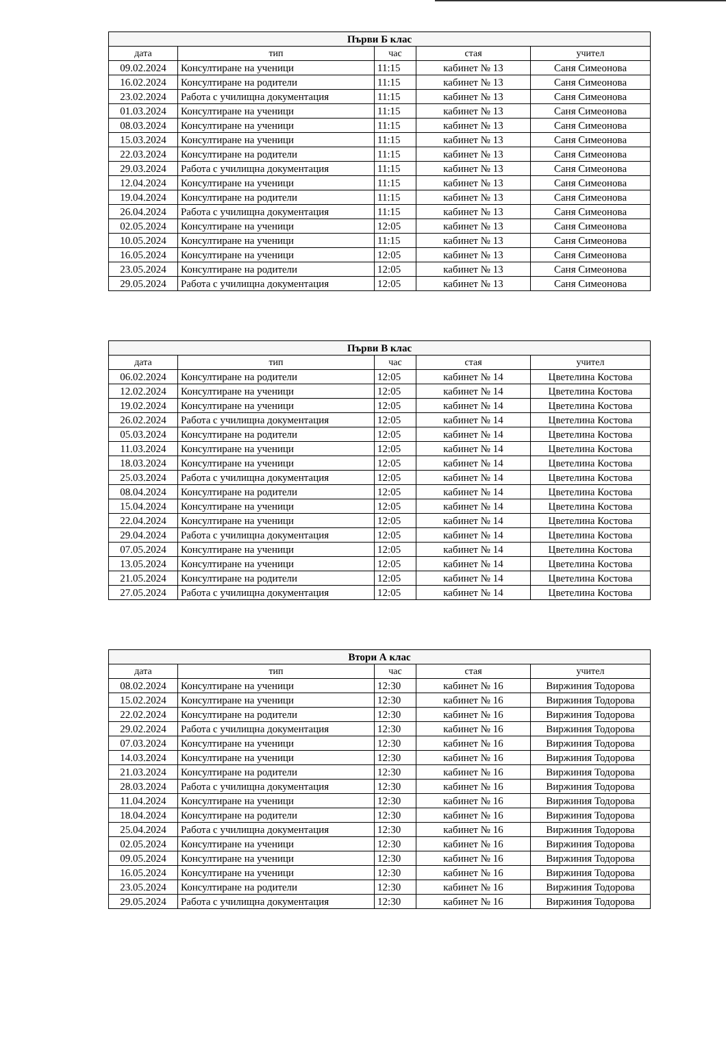| Първи Б клас | | | | |
| --- | --- | --- | --- | --- |
| дата | тип | час | стая | учител |
| 09.02.2024 | Консултиране на ученици | 11:15 | кабинет № 13 | Саня Симеонова |
| 16.02.2024 | Консултиране на родители | 11:15 | кабинет № 13 | Саня Симеонова |
| 23.02.2024 | Работа с училищна документация | 11:15 | кабинет № 13 | Саня Симеонова |
| 01.03.2024 | Консултиране на ученици | 11:15 | кабинет № 13 | Саня Симеонова |
| 08.03.2024 | Консултиране на ученици | 11:15 | кабинет № 13 | Саня Симеонова |
| 15.03.2024 | Консултиране на ученици | 11:15 | кабинет № 13 | Саня Симеонова |
| 22.03.2024 | Консултиране на родители | 11:15 | кабинет № 13 | Саня Симеонова |
| 29.03.2024 | Работа с училищна документация | 11:15 | кабинет № 13 | Саня Симеонова |
| 12.04.2024 | Консултиране на ученици | 11:15 | кабинет № 13 | Саня Симеонова |
| 19.04.2024 | Консултиране на родители | 11:15 | кабинет № 13 | Саня Симеонова |
| 26.04.2024 | Работа с училищна документация | 11:15 | кабинет № 13 | Саня Симеонова |
| 02.05.2024 | Консултиране на ученици | 12:05 | кабинет № 13 | Саня Симеонова |
| 10.05.2024 | Консултиране на ученици | 11:15 | кабинет № 13 | Саня Симеонова |
| 16.05.2024 | Консултиране на ученици | 12:05 | кабинет № 13 | Саня Симеонова |
| 23.05.2024 | Консултиране на родители | 12:05 | кабинет № 13 | Саня Симеонова |
| 29.05.2024 | Работа с училищна документация | 12:05 | кабинет № 13 | Саня Симеонова |
| Първи В клас | | | | |
| --- | --- | --- | --- | --- |
| дата | тип | час | стая | учител |
| 06.02.2024 | Консултиране на родители | 12:05 | кабинет № 14 | Цветелина Костова |
| 12.02.2024 | Консултиране на ученици | 12:05 | кабинет № 14 | Цветелина Костова |
| 19.02.2024 | Консултиране на ученици | 12:05 | кабинет № 14 | Цветелина Костова |
| 26.02.2024 | Работа с училищна документация | 12:05 | кабинет № 14 | Цветелина Костова |
| 05.03.2024 | Консултиране на родители | 12:05 | кабинет № 14 | Цветелина Костова |
| 11.03.2024 | Консултиране на ученици | 12:05 | кабинет № 14 | Цветелина Костова |
| 18.03.2024 | Консултиране на ученици | 12:05 | кабинет № 14 | Цветелина Костова |
| 25.03.2024 | Работа с училищна документация | 12:05 | кабинет № 14 | Цветелина Костова |
| 08.04.2024 | Консултиране на родители | 12:05 | кабинет № 14 | Цветелина Костова |
| 15.04.2024 | Консултиране на ученици | 12:05 | кабинет № 14 | Цветелина Костова |
| 22.04.2024 | Консултиране на ученици | 12:05 | кабинет № 14 | Цветелина Костова |
| 29.04.2024 | Работа с училищна документация | 12:05 | кабинет № 14 | Цветелина Костова |
| 07.05.2024 | Консултиране на ученици | 12:05 | кабинет № 14 | Цветелина Костова |
| 13.05.2024 | Консултиране на ученици | 12:05 | кабинет № 14 | Цветелина Костова |
| 21.05.2024 | Консултиране на родители | 12:05 | кабинет № 14 | Цветелина Костова |
| 27.05.2024 | Работа с училищна документация | 12:05 | кабинет № 14 | Цветелина Костова |
| Втори А клас | | | | |
| --- | --- | --- | --- | --- |
| дата | тип | час | стая | учител |
| 08.02.2024 | Консултиране на ученици | 12:30 | кабинет № 16 | Виржиния Тодорова |
| 15.02.2024 | Консултиране на ученици | 12:30 | кабинет № 16 | Виржиния Тодорова |
| 22.02.2024 | Консултиране на родители | 12:30 | кабинет № 16 | Виржиния Тодорова |
| 29.02.2024 | Работа с училищна документация | 12:30 | кабинет № 16 | Виржиния Тодорова |
| 07.03.2024 | Консултиране на ученици | 12:30 | кабинет № 16 | Виржиния Тодорова |
| 14.03.2024 | Консултиране на ученици | 12:30 | кабинет № 16 | Виржиния Тодорова |
| 21.03.2024 | Консултиране на родители | 12:30 | кабинет № 16 | Виржиния Тодорова |
| 28.03.2024 | Работа с училищна документация | 12:30 | кабинет № 16 | Виржиния Тодорова |
| 11.04.2024 | Консултиране на ученици | 12:30 | кабинет № 16 | Виржиния Тодорова |
| 18.04.2024 | Консултиране на родители | 12:30 | кабинет № 16 | Виржиния Тодорова |
| 25.04.2024 | Работа с училищна документация | 12:30 | кабинет № 16 | Виржиния Тодорова |
| 02.05.2024 | Консултиране на ученици | 12:30 | кабинет № 16 | Виржиния Тодорова |
| 09.05.2024 | Консултиране на ученици | 12:30 | кабинет № 16 | Виржиния Тодорова |
| 16.05.2024 | Консултиране на ученици | 12:30 | кабинет № 16 | Виржиния Тодорова |
| 23.05.2024 | Консултиране на родители | 12:30 | кабинет № 16 | Виржиния Тодорова |
| 29.05.2024 | Работа с училищна документация | 12:30 | кабинет № 16 | Виржиния Тодорова |